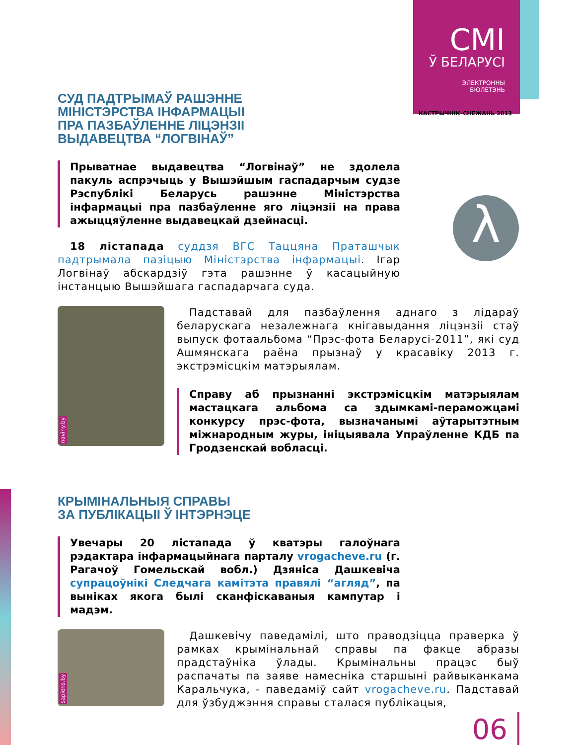CMI
Ў БЕЛАРУСІ
ЭЛЕКТРОННЫ
БЮЛЕТЭНЬ
КАСТРЫЧНІК–СНЕЖАНЬ 2013
λ
СУД ПАДТРЫМАЎ РАШЭННЕ
МІНІСТЭРСТВА ІНФАРМАЦЫІ
ПРА ПАЗБАЎЛЕННЕ ЛІЦЭНЗІІ
ВЫДАВЕЦТВА “ЛОГВІНАЎ”
Прыватнае выдавецтва “Логвінаў” не здолела пакуль аспрэчыць у Вышэйшым гаспадарчым судзе Рэспублікі Беларусь рашэнне Міністэрства інфармацыі пра пазбаўленне яго ліцэнзіі на права ажыццяўленне выдавецкай дзейнасці.
18 лістапада суддзя ВГС Таццяна Праташчык падтрымала пазіцыю Міністэрства інфармацыі. Ігар Логвінаў абскардзіў гэта рашэнне ў касацыйную інстанцыю Вышэйшага гаспадарчага суда.
naviny.by
Падставай для пазбаўлення аднаго з лідараў беларускага незалежнага кнігавыдання ліцэнзіі стаў выпуск фотаальбома “Прэс-фота Беларусі-2011”, які суд Ашмянскага раёна прызнаў у красавіку 2013 г. экстрэмісцкім матэрыялам.
Справу аб прызнанні экстрэмісцкім матэрыялам мастацкага альбома са здымкамі-пераможцамі конкурсу прэс-фота, вызначанымі аўтарытэтным міжнародным журы, ініцыявала Упраўленне КДБ па Гродзенскай вобласці.
КРЫМІНАЛЬНЫЯ СПРАВЫ
ЗА ПУБЛІКАЦЫІ Ў ІНТЭРНЭЦЕ
Увечары 20 лістапада ў кватэры галоўнага рэдактара інфармацыйнага парталу vrogacheve.ru (г. Рагачоў Гомельскай вобл.) Дзяніса Дашкевіча супрацоўнікі Следчага камітэта правялі “агляд”, па выніках якога былі сканфіскаваныя кампутар і мадэм.
sapiens.by
Дашкевічу паведамілі, што праводзіцца праверка ў рамках крымінальнай справы па факце абразы прадстаўніка ўлады. Крымінальны працэс быў распачаты па заяве намесніка старшыні райвыканкама Каральчука, - паведаміў сайт vrogacheve.ru. Падставай для ўзбуджэння справы сталася публікацыя,
06